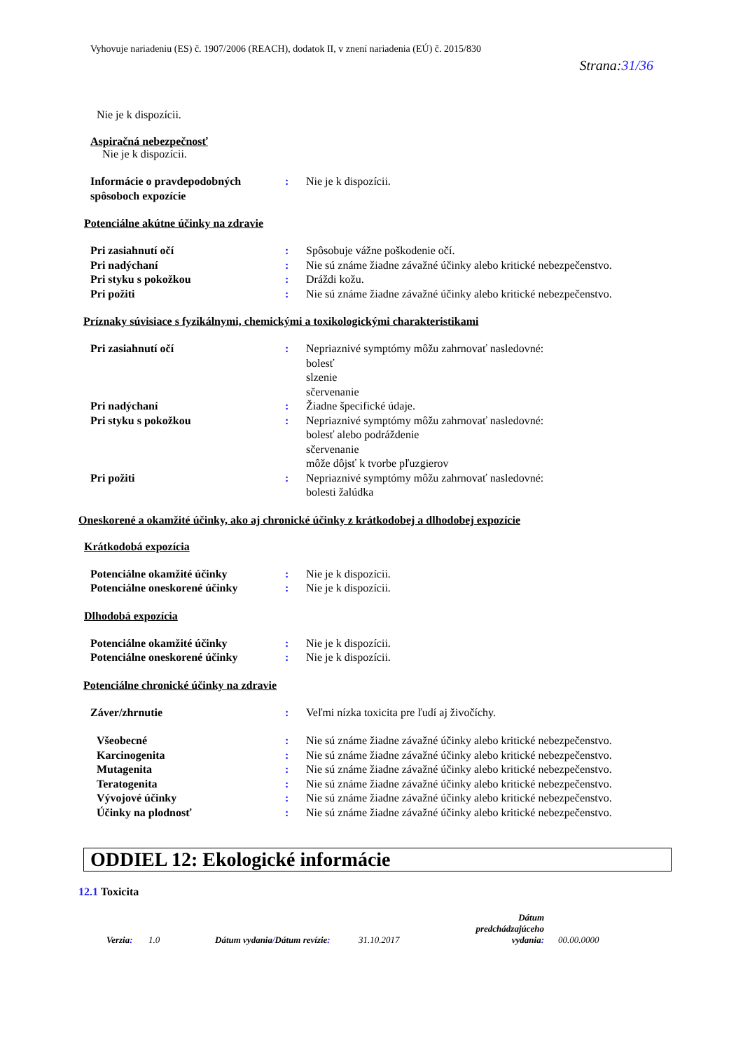Vyhovuje nariadeniu (ES) č. 1907/2006 (REACH), dodatok II, v znení nariadenia (EÚ) č. 2015/830
Strana:31/36
Nie je k dispozícii.
Aspiračná nebezpečnosť
Nie je k dispozícii.
Informácie o pravdepodobných spôsoboch expozície
: Nie je k dispozícii.
Potenciálne akútne účinky na zdravie
Pri zasiahnutí očí : Spôsobuje vážne poškodenie očí.
Pri nadýchaní : Nie sú známe žiadne závažné účinky alebo kritické nebezpečenstvo.
Pri styku s pokožkou : Dráždi kožu.
Pri požiti : Nie sú známe žiadne závažné účinky alebo kritické nebezpečenstvo.
Príznaky súvisiace s fyzikálnymi, chemickými a toxikologickými charakteristikami
Pri zasiahnutí očí : Nepriaznivé symptómy môžu zahrnovať nasledovné:
bolesť
slzenie
sčervenanie
Pri nadýchaní : Žiadne špecifické údaje.
Pri styku s pokožkou : Nepriaznivé symptómy môžu zahrnovať nasledovné:
bolesť alebo podráždenie
sčervenanie
môže dôjsť k tvorbe pľuzgierov
Pri požiti : Nepriaznivé symptómy môžu zahrnovať nasledovné:
bolesti žalúdka
Oneskorené a okamžité účinky, ako aj chronické účinky z krátkodobej a dlhodobej expozície
Krátkodobá expozícia
Potenciálne okamžité účinky : Nie je k dispozícii.
Potenciálne oneskorené účinky
: Nie je k dispozícii.
Dlhodobá expozícia
Potenciálne okamžité účinky : Nie je k dispozícii.
Potenciálne oneskorené účinky
: Nie je k dispozícii.
Potenciálne chronické účinky na zdravie
Záver/zhrnutie : Veľmi nízka toxicita pre ľudí aj živočíchy.
Všeobecné : Nie sú známe žiadne závažné účinky alebo kritické nebezpečenstvo.
Karcinogenita : Nie sú známe žiadne závažné účinky alebo kritické nebezpečenstvo.
Mutagenita : Nie sú známe žiadne závažné účinky alebo kritické nebezpečenstvo.
Teratogenita : Nie sú známe žiadne závažné účinky alebo kritické nebezpečenstvo.
Vývojové účinky : Nie sú známe žiadne závažné účinky alebo kritické nebezpečenstvo.
Účinky na plodnosť : Nie sú známe žiadne závažné účinky alebo kritické nebezpečenstvo.
ODDIEL 12: Ekologické informácie
12.1 Toxicita
Verzia:
1.0
Dátum vydania/Dátum revízie:
31.10.2017
Dátum predchádzajúceho vydania:
00.00.0000